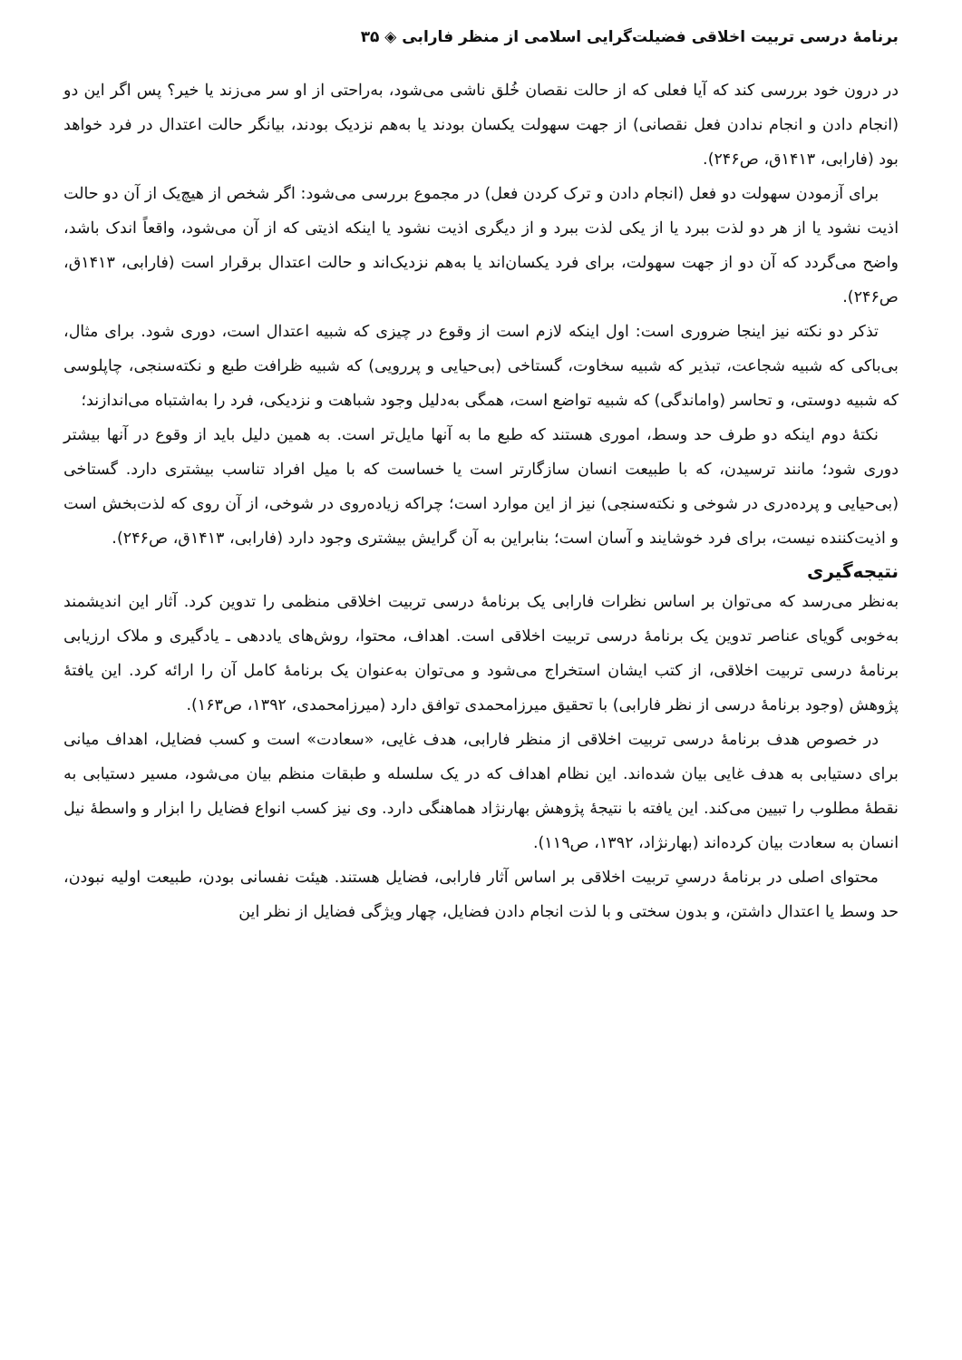برنامهٔ درسی تربیت اخلاقی فضیلت‌گرایی اسلامی از منظر فارابی ◈ ۳۵
در درون خود بررسی کند که آیا فعلی که از حالت نقصان خُلق ناشی می‌شود، به‌راحتی از او سر می‌زند یا خیر؟ پس اگر این دو (انجام دادن و انجام ندادن فعل نقصانی) از جهت سهولت یکسان بودند یا به‌هم نزدیک بودند، بیانگر حالت اعتدال در فرد خواهد بود (فارابی، ۱۴۱۳ق، ص۲۴۶).
برای آزمودن سهولت دو فعل (انجام دادن و ترک کردن فعل) در مجموع بررسی می‌شود: اگر شخص از هیچ‌یک از آن دو حالت اذیت نشود یا از هر دو لذت ببرد یا از یکی لذت ببرد و از دیگری اذیت نشود یا اینکه اذیتی که از آن می‌شود، واقعاً اندک باشد، واضح می‌گردد که آن دو از جهت سهولت، برای فرد یکسان‌اند یا به‌هم نزدیک‌اند و حالت اعتدال برقرار است (فارابی، ۱۴۱۳ق، ص۲۴۶).
تذکر دو نکته نیز اینجا ضروری است: اول اینکه لازم است از وقوع در چیزی که شبیه اعتدال است، دوری شود. برای مثال، بی‌باکی که شبیه شجاعت، تبذیر که شبیه سخاوت، گستاخی (بی‌حیایی و پررویی) که شبیه ظرافت طبع و نکته‌سنجی، چاپلوسی که شبیه دوستی، و تحاسر (واماندگی) که شبیه تواضع است، همگی به‌دلیل وجود شباهت و نزدیکی، فرد را به‌اشتباه می‌اندازند؛
نکتهٔ دوم اینکه دو طرف حد وسط، اموری هستند که طبع ما به آنها مایل‌تر است. به همین دلیل باید از وقوع در آنها بیشتر دوری شود؛ مانند ترسیدن، که با طبیعت انسان سازگارتر است یا خساست که با میل افراد تناسب بیشتری دارد. گستاخی (بی‌حیایی و پرده‌دری در شوخی و نکته‌سنجی) نیز از این موارد است؛ چراکه زیاده‌روی در شوخی، از آن روی که لذت‌بخش است و اذیت‌کننده نیست، برای فرد خوشایند و آسان است؛ بنابراین به آن گرایش بیشتری وجود دارد (فارابی، ۱۴۱۳ق، ص۲۴۶).
نتیجه‌گیری
به‌نظر می‌رسد که می‌توان بر اساس نظرات فارابی یک برنامهٔ درسی تربیت اخلاقی منظمی را تدوین کرد. آثار این اندیشمند به‌خوبی گویای عناصر تدوین یک برنامهٔ درسی تربیت اخلاقی است. اهداف، محتوا، روش‌های یاددهی ـ یادگیری و ملاک ارزیابی برنامهٔ درسی تربیت اخلاقی، از کتب ایشان استخراج می‌شود و می‌توان به‌عنوان یک برنامهٔ کامل آن را ارائه کرد. این یافتهٔ پژوهش (وجود برنامهٔ درسی از نظر فارابی) با تحقیق میرزامحمدی توافق دارد (میرزامحمدی، ۱۳۹۲، ص۱۶۳).
در خصوص هدف برنامهٔ درسی تربیت اخلاقی از منظر فارابی، هدف غایی، «سعادت» است و کسب فضایل، اهداف میانی برای دستیابی به هدف غایی بیان شده‌اند. این نظام اهداف که در یک سلسله و طبقات منظم بیان می‌شود، مسیر دستیابی به نقطهٔ مطلوب را تبیین می‌کند. این یافته با نتیجهٔ پژوهش بهارنژاد هماهنگی دارد. وی نیز کسب انواع فضایل را ابزار و واسطهٔ نیل انسان به سعادت بیان کرده‌اند (بهارنژاد، ۱۳۹۲، ص۱۱۹).
محتوای اصلی در برنامهٔ درسیِ تربیت اخلاقی بر اساس آثار فارابی، فضایل هستند. هیئت نفسانی بودن، طبیعت اولیه نبودن، حد وسط یا اعتدال داشتن، و بدون سختی و با لذت انجام دادن فضایل، چهار ویژگی فضایل از نظر این